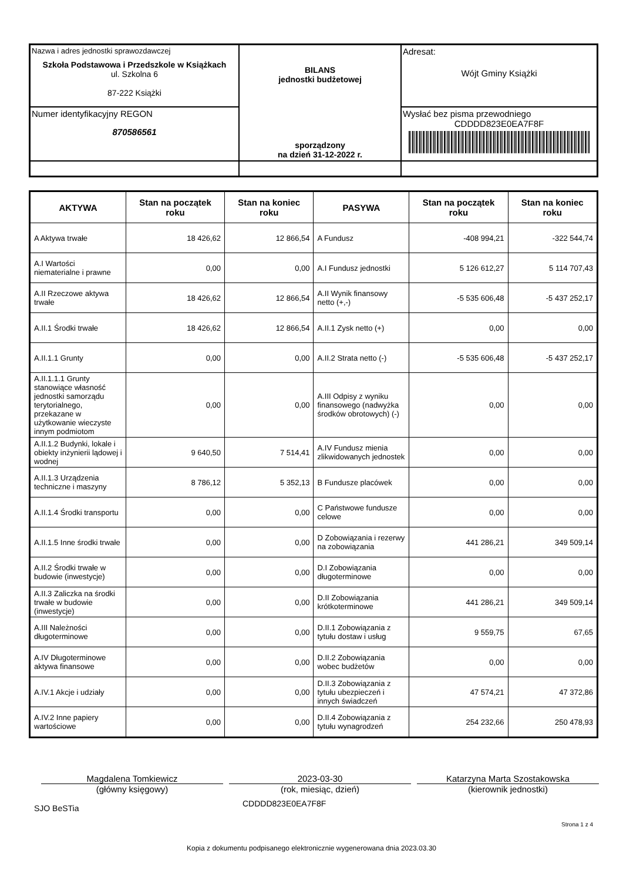| Nazwa i adres jednostki sprawozdawczej Szkoła Podstawowa i Przedszkole w Książkach ul. Szkolna 6 87-222 Książki | BILANS jednostki budżetowej sporządzony na dzień 31-12-2022 r. | Adresat: Wójt Gminy Książki |
| Numer identyfikacyjny REGON 870586561 | | Wysłać bez pisma przewodniego CDDDD823E0EA7F8F |
| AKTYWA | Stan na początek roku | Stan na koniec roku | PASYWA | Stan na początek roku | Stan na koniec roku |
| --- | --- | --- | --- | --- | --- |
| A Aktywa trwałe | 18 426,62 | 12 866,54 | A Fundusz | -408 994,21 | -322 544,74 |
| A.I Wartości niematerialne i prawne | 0,00 | 0,00 | A.I Fundusz jednostki | 5 126 612,27 | 5 114 707,43 |
| A.II Rzeczowe aktywa trwałe | 18 426,62 | 12 866,54 | A.II Wynik finansowy netto (+,-) | -5 535 606,48 | -5 437 252,17 |
| A.II.1 Środki trwałe | 18 426,62 | 12 866,54 | A.II.1 Zysk netto (+) | 0,00 | 0,00 |
| A.II.1.1 Grunty | 0,00 | 0,00 | A.II.2 Strata netto (-) | -5 535 606,48 | -5 437 252,17 |
| A.II.1.1.1 Grunty stanowiące własność jednostki samorządu terytorialnego, przekazane w użytkowanie wieczyste innym podmiotom | 0,00 | 0,00 | A.III Odpisy z wyniku finansowego (nadwyżka środków obrotowych) (-) | 0,00 | 0,00 |
| A.II.1.2 Budynki, lokale i obiekty inżynierii lądowej i wodnej | 9 640,50 | 7 514,41 | A.IV Fundusz mienia zlikwidowanych jednostek | 0,00 | 0,00 |
| A.II.1.3 Urządzenia techniczne i maszyny | 8 786,12 | 5 352,13 | B Fundusze placówek | 0,00 | 0,00 |
| A.II.1.4 Środki transportu | 0,00 | 0,00 | C Państwowe fundusze celowe | 0,00 | 0,00 |
| A.II.1.5 Inne środki trwałe | 0,00 | 0,00 | D Zobowiązania i rezerwy na zobowiązania | 441 286,21 | 349 509,14 |
| A.II.2 Środki trwałe w budowie (inwestycje) | 0,00 | 0,00 | D.I Zobowiązania długoterminowe | 0,00 | 0,00 |
| A.II.3 Zaliczka na środki trwałe w budowie (inwestycje) | 0,00 | 0,00 | D.II Zobowiązania krótkoterminowe | 441 286,21 | 349 509,14 |
| A.III Należności długoterminowe | 0,00 | 0,00 | D.II.1 Zobowiązania z tytułu dostaw i usług | 9 559,75 | 67,65 |
| A.IV Długoterminowe aktywa finansowe | 0,00 | 0,00 | D.II.2 Zobowiązania wobec budżetów | 0,00 | 0,00 |
| A.IV.1 Akcje i udziały | 0,00 | 0,00 | D.II.3 Zobowiązania z tytułu ubezpieczeń i innych świadczeń | 47 574,21 | 47 372,86 |
| A.IV.2 Inne papiery wartościowe | 0,00 | 0,00 | D.II.4 Zobowiązania z tytułu wynagrodzeń | 254 232,66 | 250 478,93 |
Magdalena Tomkiewicz
(główny księgowy)
2023-03-30
(rok, miesiąc, dzień)
Katarzyna Marta Szostakowska
(kierownik jednostki)
SJO BeSTia
CDDDD823E0EA7F8F
Strona 1 z 4
Kopia z dokumentu podpisanego elektronicznie wygenerowana dnia 2023.03.30